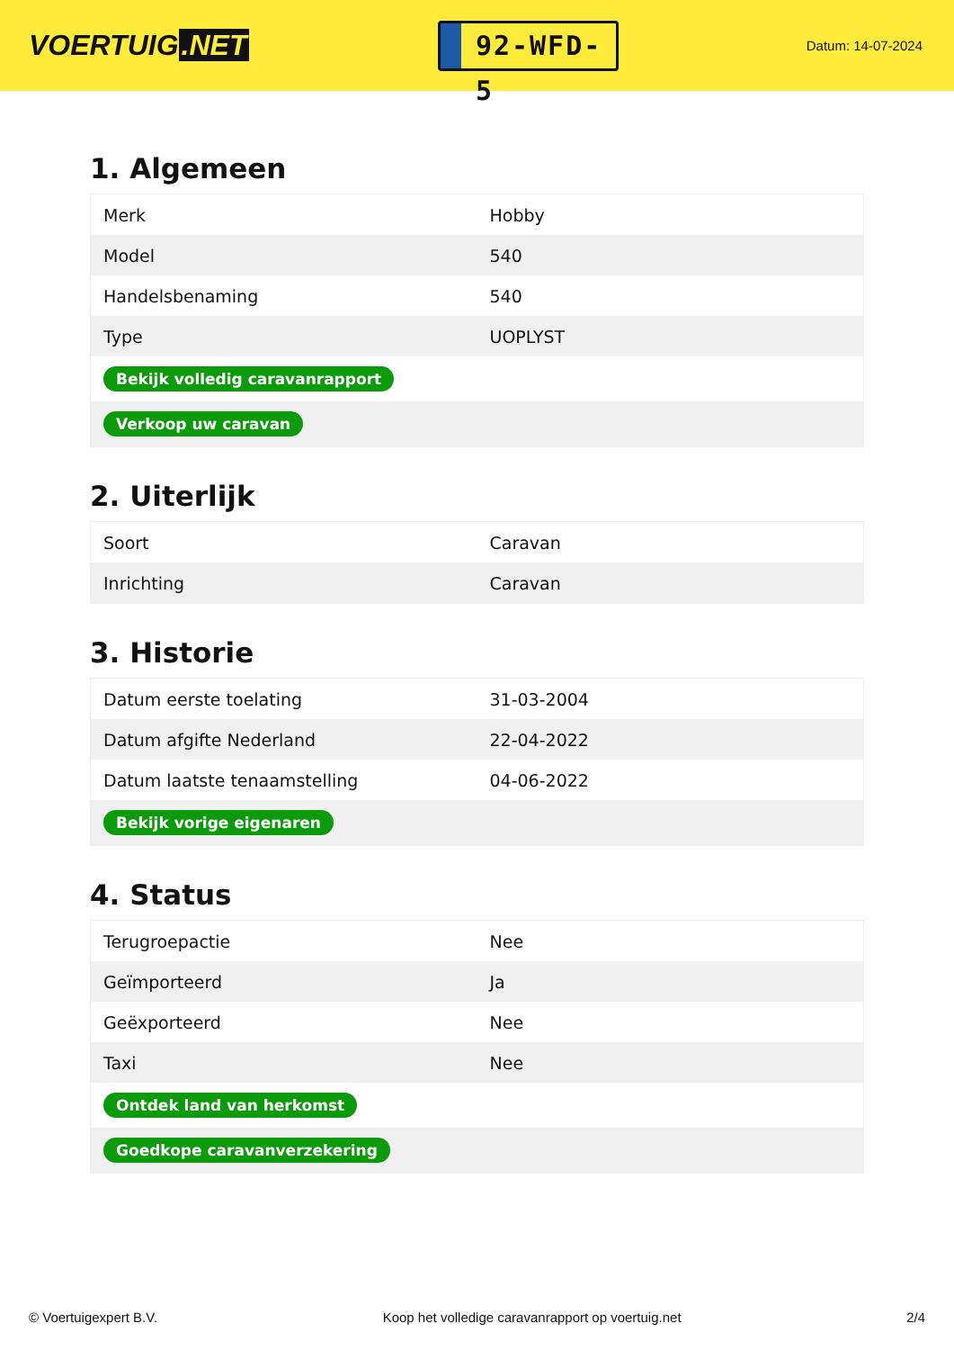VOERTUIG.NET
92-WFD-5
Datum: 14-07-2024
1. Algemeen
| Merk | Hobby |
| Model | 540 |
| Handelsbenaming | 540 |
| Type | UOPLYST |
| Bekijk volledig caravanrapport | |
| Verkoop uw caravan | |
2. Uiterlijk
| Soort | Caravan |
| Inrichting | Caravan |
3. Historie
| Datum eerste toelating | 31-03-2004 |
| Datum afgifte Nederland | 22-04-2022 |
| Datum laatste tenaamstelling | 04-06-2022 |
| Bekijk vorige eigenaren | |
4. Status
| Terugroepactie | Nee |
| Geïmporteerd | Ja |
| Geëxporteerd | Nee |
| Taxi | Nee |
| Ontdek land van herkomst | |
| Goedkope caravanverzekering | |
© Voertuigexpert B.V. Koop het volledige caravanrapport op voertuig.net 2/4